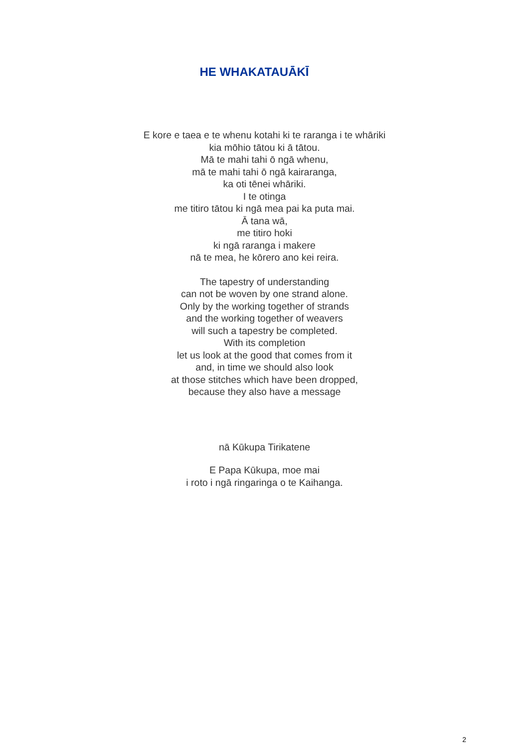HE WHAKATAUĀKĪ
E kore e taea e te whenu kotahi ki te raranga i te whāriki
kia mōhio tātou ki ā tātou.
Mā te mahi tahi ō ngā whenu,
mā te mahi tahi ō ngā kairaranga,
ka oti tēnei whāriki.
I te otinga
me titiro tātou ki ngā mea pai ka puta mai.
Ā tana wā,
me titiro hoki
ki ngā raranga i makere
nā te mea, he kōrero ano kei reira.
The tapestry of understanding
can not be woven by one strand alone.
Only by the working together of strands
and the working together of weavers
will such a tapestry be completed.
With its completion
let us look at the good that comes from it
and, in time we should also look
at those stitches which have been dropped,
because they also have a message
nā Kūkupa Tirikatene
E Papa Kūkupa, moe mai
i roto i ngā ringaringa o te Kaihanga.
2